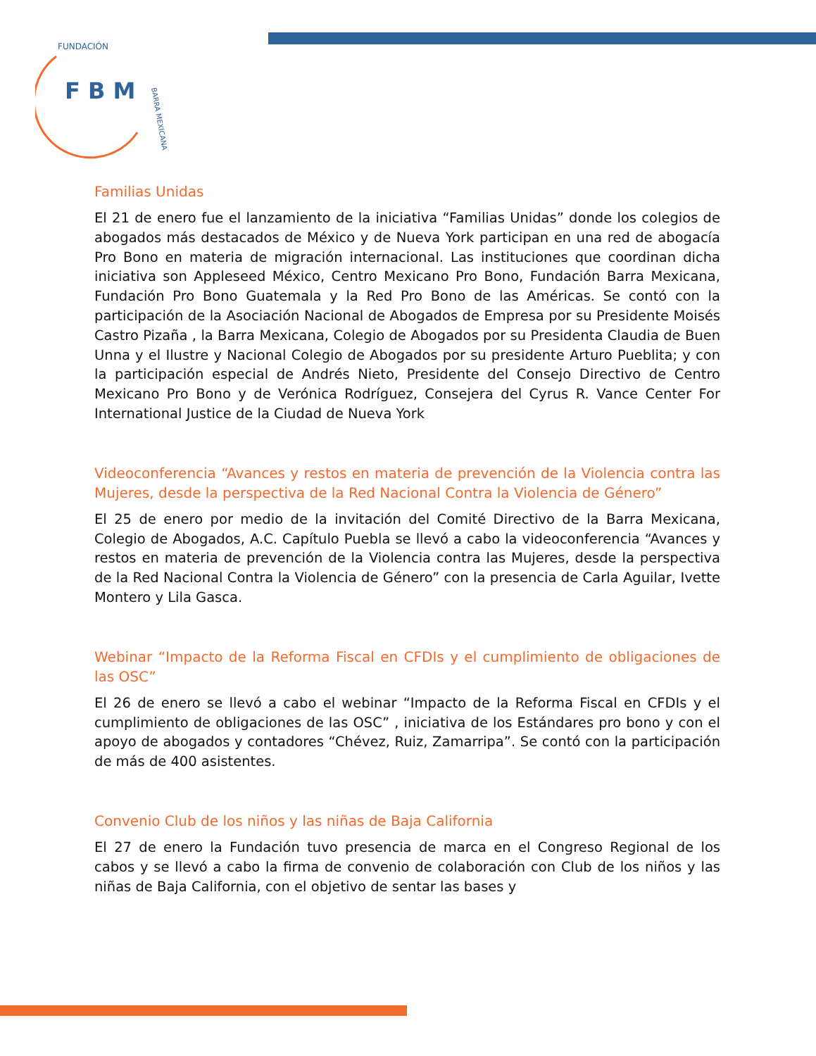F B M
FUNDACIÓN
BARRA MEXICANA
Familias Unidas
El 21 de enero fue el lanzamiento de la iniciativa “Familias Unidas” donde los colegios de abogados más destacados de México y de Nueva York participan en una red de abogacía Pro Bono en materia de migración internacional. Las instituciones que coordinan dicha iniciativa son Appleseed México, Centro Mexicano Pro Bono, Fundación Barra Mexicana, Fundación Pro Bono Guatemala y la Red Pro Bono de las Américas. Se contó con la participación de la Asociación Nacional de Abogados de Empresa por su Presidente Moisés Castro Pizaña , la Barra Mexicana, Colegio de Abogados por su Presidenta Claudia de Buen Unna y el Ilustre y Nacional Colegio de Abogados por su presidente Arturo Pueblita; y con la participación especial de Andrés Nieto, Presidente del Consejo Directivo de Centro Mexicano Pro Bono y de Verónica Rodríguez, Consejera del Cyrus R. Vance Center For International Justice de la Ciudad de Nueva York
Videoconferencia “Avances y restos en materia de prevención de la Violencia contra las Mujeres, desde la perspectiva de la Red Nacional Contra la Violencia de Género”
El 25 de enero por medio de la invitación del Comité Directivo de la Barra Mexicana, Colegio de Abogados, A.C. Capítulo Puebla se llevó a cabo la videoconferencia “Avances y restos en materia de prevención de la Violencia contra las Mujeres, desde la perspectiva de la Red Nacional Contra la Violencia de Género” con la presencia de Carla Aguilar, Ivette Montero y Lila Gasca.
Webinar “Impacto de la Reforma Fiscal en CFDIs y el cumplimiento de obligaciones de las OSC”
El 26 de enero se llevó a cabo el webinar “Impacto de la Reforma Fiscal en CFDIs y el cumplimiento de obligaciones de las OSC” , iniciativa de los Estándares pro bono y con el apoyo de abogados y contadores “Chévez, Ruiz, Zamarripa”. Se contó con la participación de más de 400 asistentes.
Convenio Club de los niños y las niñas de Baja California
El 27 de enero la Fundación tuvo presencia de marca en el Congreso Regional de los cabos y se llevó a cabo la firma de convenio de colaboración con Club de los niños y las niñas de Baja California, con el objetivo de sentar las bases y